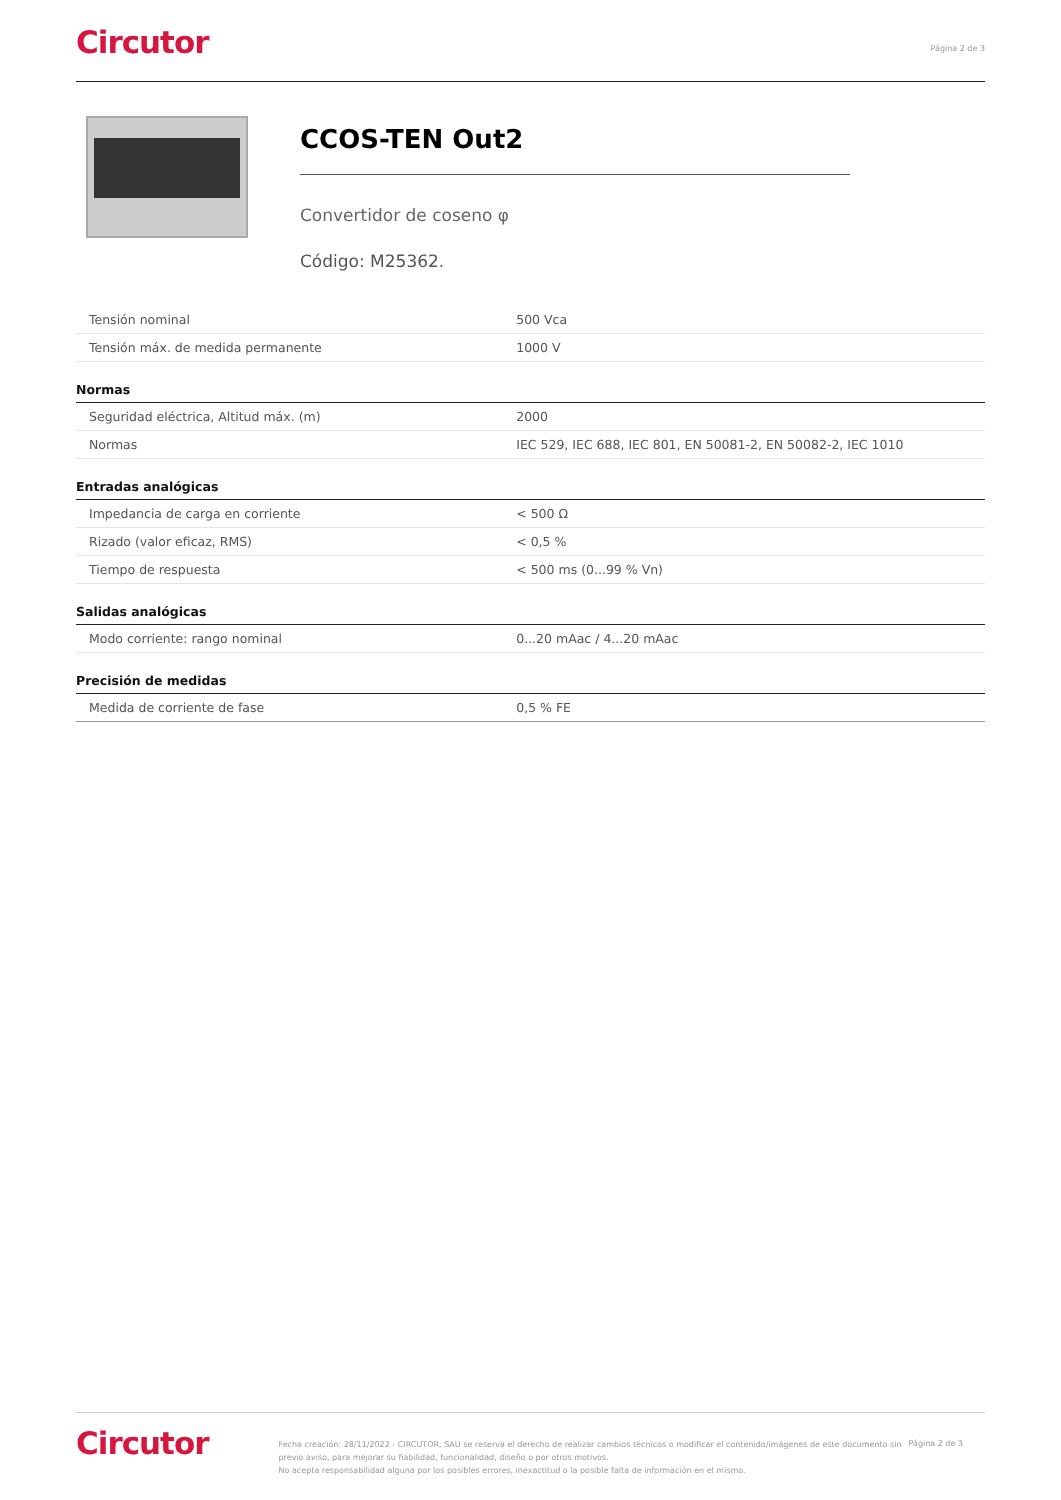Circutor
Página 2 de 3
CCOS-TEN Out2
Convertidor de coseno φ
Código: M25362.
| Tensión nominal | 500 Vca |
| Tensión máx. de medida permanente | 1000 V |
Normas
| Seguridad eléctrica, Altitud máx. (m) | 2000 |
| Normas | IEC 529, IEC 688, IEC 801, EN 50081-2, EN 50082-2, IEC 1010 |
Entradas analógicas
| Impedancia de carga en corriente | < 500 Ω |
| Rizado (valor eficaz, RMS) | < 0,5 % |
| Tiempo de respuesta | < 500 ms (0...99 % Vn) |
Salidas analógicas
| Modo corriente: rango nominal | 0...20 mAac / 4...20 mAac |
Precisión de medidas
| Medida de corriente de fase | 0,5 % FE |
Circutor
Fecha creación: 28/11/2022 - CIRCUTOR, SAU se reserva el derecho de realizar cambios técnicos o modificar el contenido/imágenes de este documento sin previo aviso, para mejorar su fiabilidad, funcionalidad, diseño o por otros motivos.
No acepta responsabilidad alguna por los posibles errores, inexactitud o la posible falta de información en el mismo.
Página 2 de 3